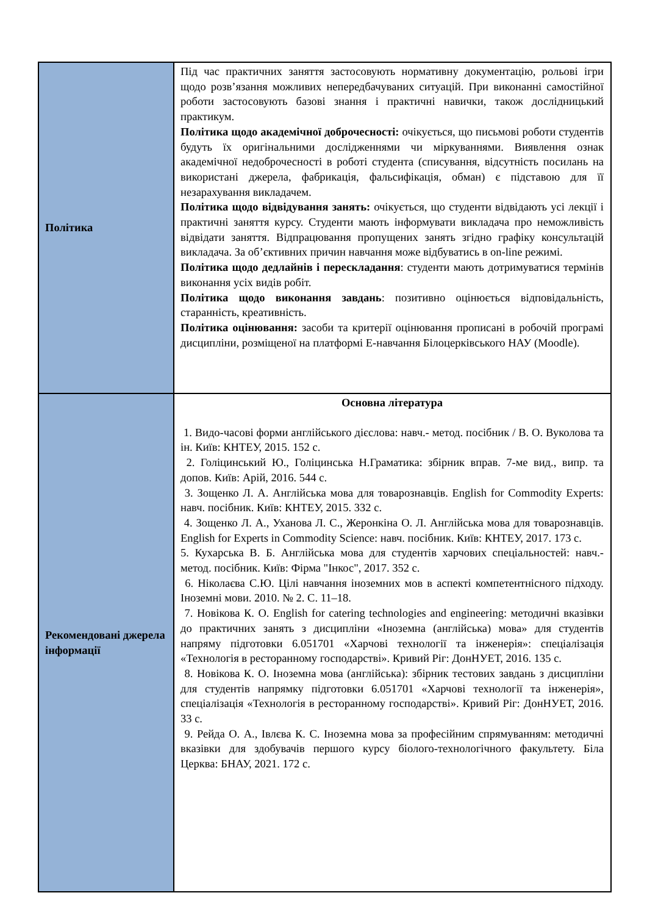| Політика | Під час практичних заняття застосовують нормативну документацію, рольові ігри щодо розв’язання можливих непередбачуваних ситуацій. При виконанні самостійної роботи застосовують базові знання і практичні навички, також дослідницький практикум. Політика щодо академічної доброчесності: очікується, що письмові роботи студентів будуть їх оригінальними дослідженнями чи міркуваннями. Виявлення ознак академічної недоброчесності в роботі студента (списування, відсутність посилань на використані джерела, фабрикація, фальсифікація, обман) є підставою для її незарахування викладачем. Політика щодо відвідування занять: очікується, що студенти відвідають усі лекції і практичні заняття курсу. Студенти мають інформувати викладача про неможливість відвідати заняття. Відпрацювання пропущених занять згідно графіку консультацій викладача. За об’єктивних причин навчання може відбуватись в on-line режимі. Політика щодо дедлайнів і перескладання : студенти мають дотримуватися термінів виконання усіх видів робіт. Політика щодо виконання завдань : позитивно оцінюється відповідальність, старанність, креативність. Політика оцінювання: засоби та критерії оцінювання прописані в робочій програмі дисципліни, розміщеної на платформі Е-навчання Білоцерківського НАУ (Moodle). |
| Рекомендовані джерела інформації | Основна література 1. Видо-часові форми англійського дієслова: навч.- метод. посібник / В. О. Вуколова та ін. Київ: КНТЕУ, 2015. 152 с. 2. Голіцинський Ю., Голіцинська Н.Граматика: збірник вправ. 7-ме вид., випр. та допов. Київ: Арій, 2016. 544 с. 3. Зощенко Л. А. Англійська мова для товарознавців. English for Commodity Experts: навч. посібник. Київ: КНТЕУ, 2015. 332 с. 4. Зощенко Л. А., Уханова Л. С., Жеронкіна О. Л. Англійська мова для товарознавців. English for Experts in Commodity Science: навч. посібник. Київ: КНТЕУ, 2017. 173 с. 5. Кухарська В. Б. Англійська мова для студентів харчових спеціальностей: навч.-метод. посібник. Київ: Фірма "Інкос", 2017. 352 с. 6. Ніколаєва С.Ю. Цілі навчання іноземних мов в аспекті компетентнісного підходу. Іноземні мови. 2010. № 2. С. 11–18. 7. Новікова К. О. English for catering technologies and engineering: методичні вказівки до практичних занять з дисципліни «Іноземна (англійська) мова» для студентів напряму підготовки 6.051701 «Харчові технології та інженерія»: спеціалізація «Технологія в ресторанному господарстві». Кривий Ріг: ДонНУЕТ, 2016. 135 с. 8. Новікова К. О. Іноземна мова (англійська): збірник тестових завдань з дисципліни для студентів напрямку підготовки 6.051701 «Харчові технології та інженерія», спеціалізація «Технологія в ресторанному господарстві». Кривий Ріг: ДонНУЕТ, 2016. 33 с. 9. Рейда О. А., Івлєва К. С. Іноземна мова за професійним спрямуванням: методичні вказівки для здобувачів першого курсу біолого-технологічного факультету. Біла Церква: БНАУ, 2021. 172 с. |